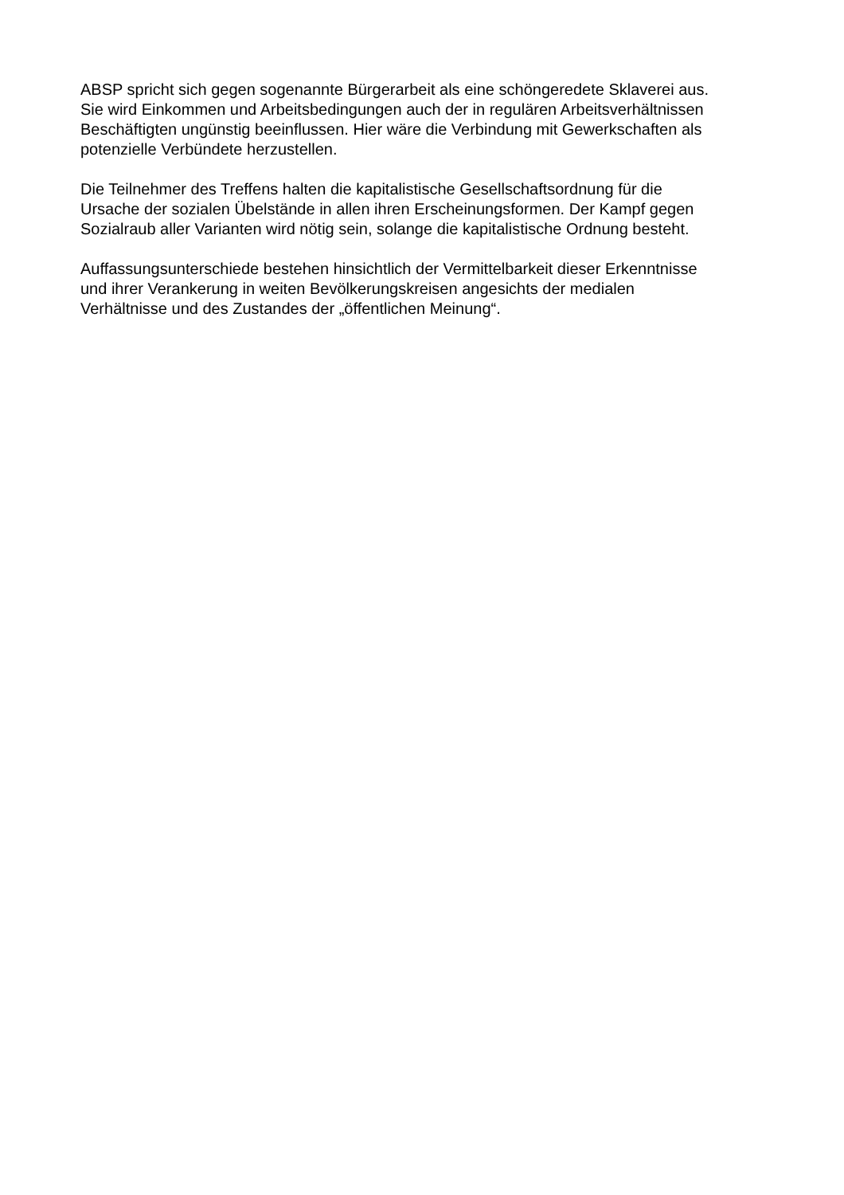ABSP spricht sich gegen sogenannte Bürgerarbeit als eine schöngeredete Sklaverei aus.
Sie wird Einkommen und Arbeitsbedingungen auch der in regulären Arbeitsverhältnissen
Beschäftigten ungünstig beeinflussen. Hier wäre die Verbindung mit Gewerkschaften als
potenzielle Verbündete herzustellen.
Die Teilnehmer des Treffens halten die kapitalistische Gesellschaftsordnung für die
Ursache der sozialen Übelstände in allen ihren Erscheinungsformen. Der Kampf gegen
Sozialraub aller Varianten wird nötig sein, solange die kapitalistische Ordnung besteht.
Auffassungsunterschiede bestehen hinsichtlich der Vermittelbarkeit dieser Erkenntnisse
und ihrer Verankerung in weiten Bevölkerungskreisen angesichts der medialen
Verhältnisse und des Zustandes der „öffentlichen Meinung“.